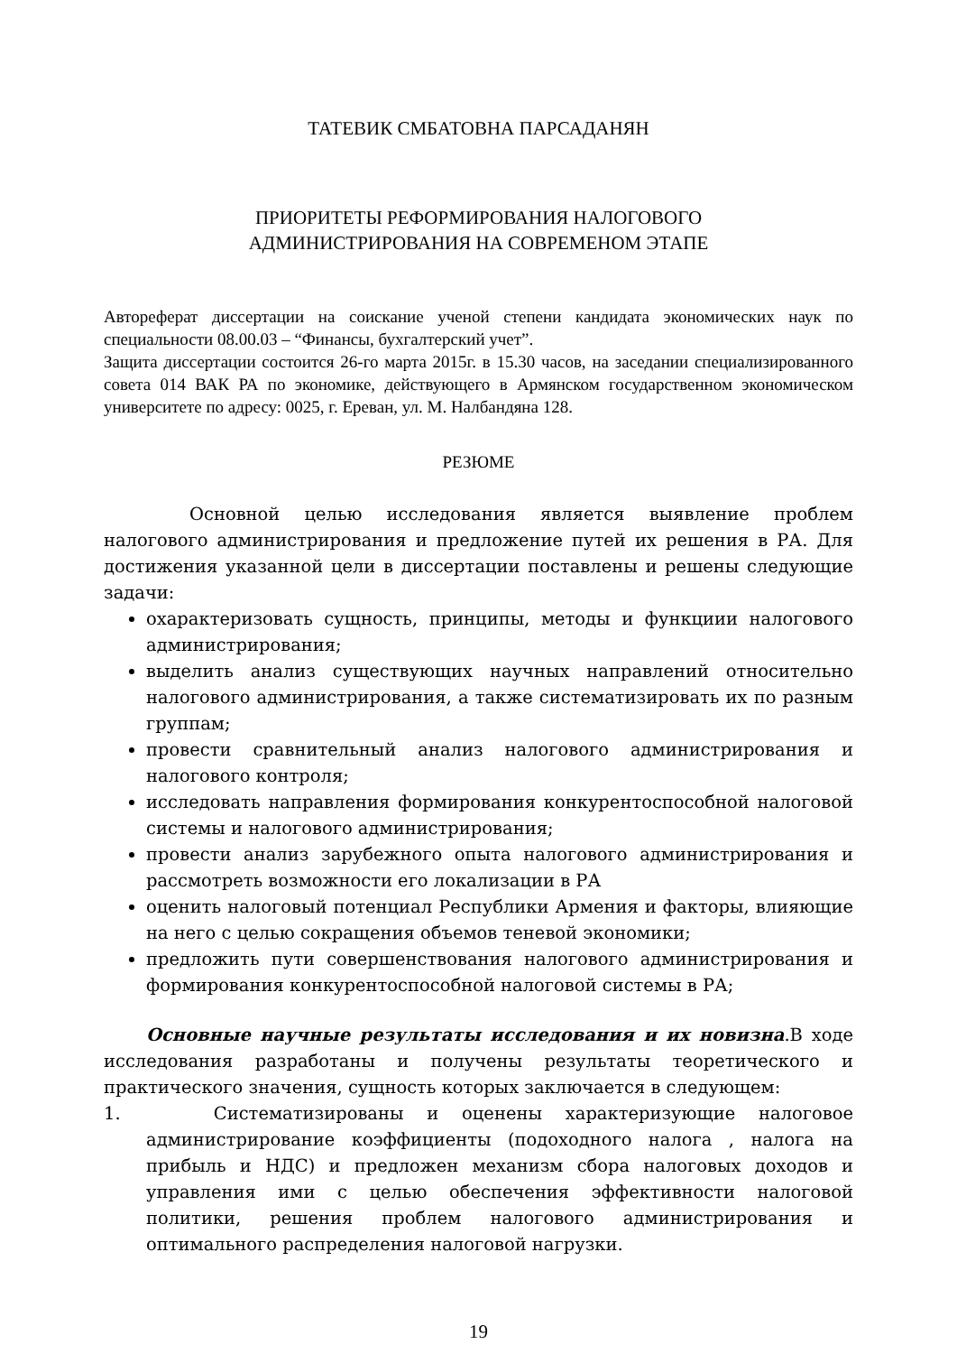ТАТЕВИК СМБАТОВНА ПАРСАДАНЯН
ПРИОРИТЕТЫ РЕФОРМИРОВАНИЯ НАЛОГОВОГО
АДМИНИСТРИРОВАНИЯ НА СОВРЕМЕНОМ ЭТАПЕ
Автореферат диссертации на соискание ученой степени кандидата экономических наук по специальности 08.00.03 – “Финансы, бухгалтерский учет”.
Защита диссертации состоится 26-го марта 2015г. в 15.30 часов, на заседании специализированного совета 014 ВАК РА по экономике, действующего в Армянском государственном экономическом университете по адресу: 0025, г. Ереван, ул. М. Налбандяна 128.
РЕЗЮМЕ
Основной целью исследования является выявление проблем налогового администрирования и предложение путей их решения в РА. Для достижения указанной цели в диссертации поставлены и решены следующие задачи:
охарактеризовать сущность, принципы, методы и функциии налогового администрирования;
выделить анализ существующих научных направлений относительно налогового администрирования, а также систематизировать их по разным группам;
провести сравнительный анализ налогового администрирования и налогового контроля;
исследовать направления формирования конкурентоспособной налоговой системы и налогового администрирования;
провести анализ зарубежного опыта налогового администрирования и рассмотреть возможности его локализации в РА
оценить налоговый потенциал Республики Армения и факторы, влияющие на него с целью сокращения объемов теневой экономики;
предложить пути совершенствования налогового администрирования и формирования конкурентоспособной налоговой системы в РА;
Основные научные результаты исследования и их новизна.В ходе исследования разработаны и получены результаты теоретического и практического значения, сущность которых заключается в следующем:
1. Систематизированы и оценены характеризующие налоговое администрирование коэффициенты (подоходного налога , налога на прибыль и НДС) и предложен механизм сбора налоговых доходов и управления ими с целью обеспечения эффективности налоговой политики, решения проблем налогового администрирования и оптимального распределения налоговой нагрузки.
19